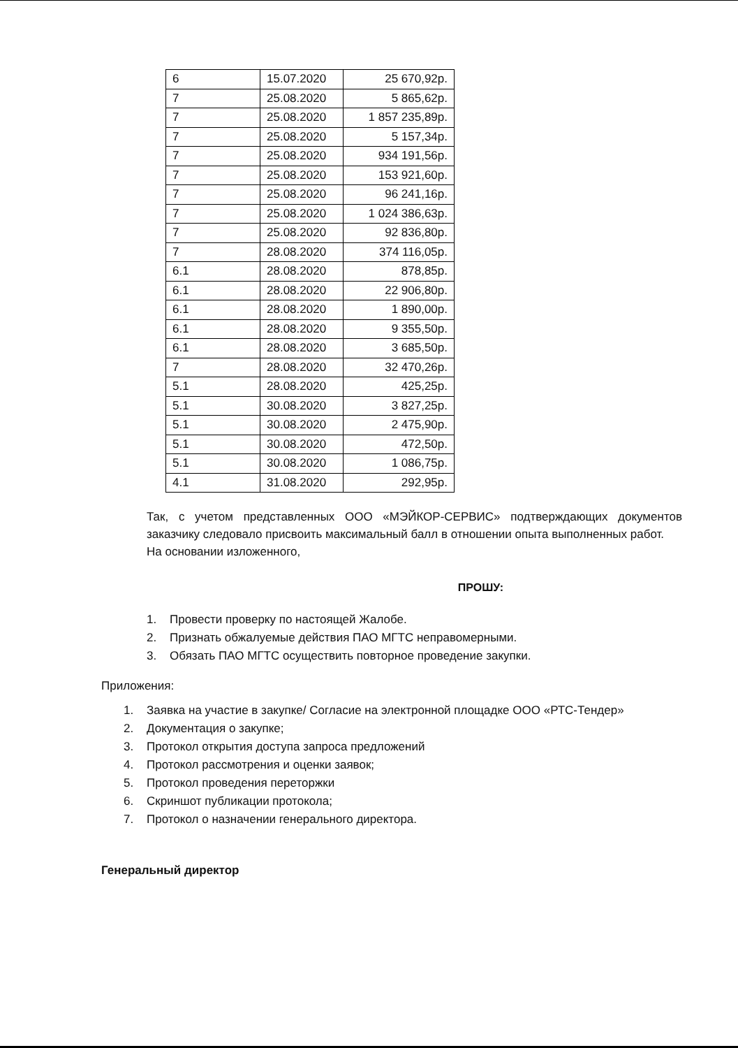| 6 | 15.07.2020 | 25 670,92р. |
| 7 | 25.08.2020 | 5 865,62р. |
| 7 | 25.08.2020 | 1 857 235,89р. |
| 7 | 25.08.2020 | 5 157,34р. |
| 7 | 25.08.2020 | 934 191,56р. |
| 7 | 25.08.2020 | 153 921,60р. |
| 7 | 25.08.2020 | 96 241,16р. |
| 7 | 25.08.2020 | 1 024 386,63р. |
| 7 | 25.08.2020 | 92 836,80р. |
| 7 | 28.08.2020 | 374 116,05р. |
| 6.1 | 28.08.2020 | 878,85р. |
| 6.1 | 28.08.2020 | 22 906,80р. |
| 6.1 | 28.08.2020 | 1 890,00р. |
| 6.1 | 28.08.2020 | 9 355,50р. |
| 6.1 | 28.08.2020 | 3 685,50р. |
| 7 | 28.08.2020 | 32 470,26р. |
| 5.1 | 28.08.2020 | 425,25р. |
| 5.1 | 30.08.2020 | 3 827,25р. |
| 5.1 | 30.08.2020 | 2 475,90р. |
| 5.1 | 30.08.2020 | 472,50р. |
| 5.1 | 30.08.2020 | 1 086,75р. |
| 4.1 | 31.08.2020 | 292,95р. |
Так, с учетом представленных ООО «МЭЙКОР-СЕРВИС» подтверждающих документов заказчику следовало присвоить максимальный балл в отношении опыта выполненных работ.
На основании изложенного,
ПРОШУ:
1. Провести проверку по настоящей Жалобе.
2. Признать обжалуемые действия ПАО МГТС неправомерными.
3. Обязать ПАО МГТС осуществить повторное проведение закупки.
Приложения:
1. Заявка на участие в закупке/ Согласие на электронной площадке ООО «РТС-Тендер»
2. Документация о закупке;
3. Протокол открытия доступа запроса предложений
4. Протокол рассмотрения и оценки заявок;
5. Протокол проведения переторжки
6. Скриншот публикации протокола;
7. Протокол о назначении генерального директора.
Генеральный директор